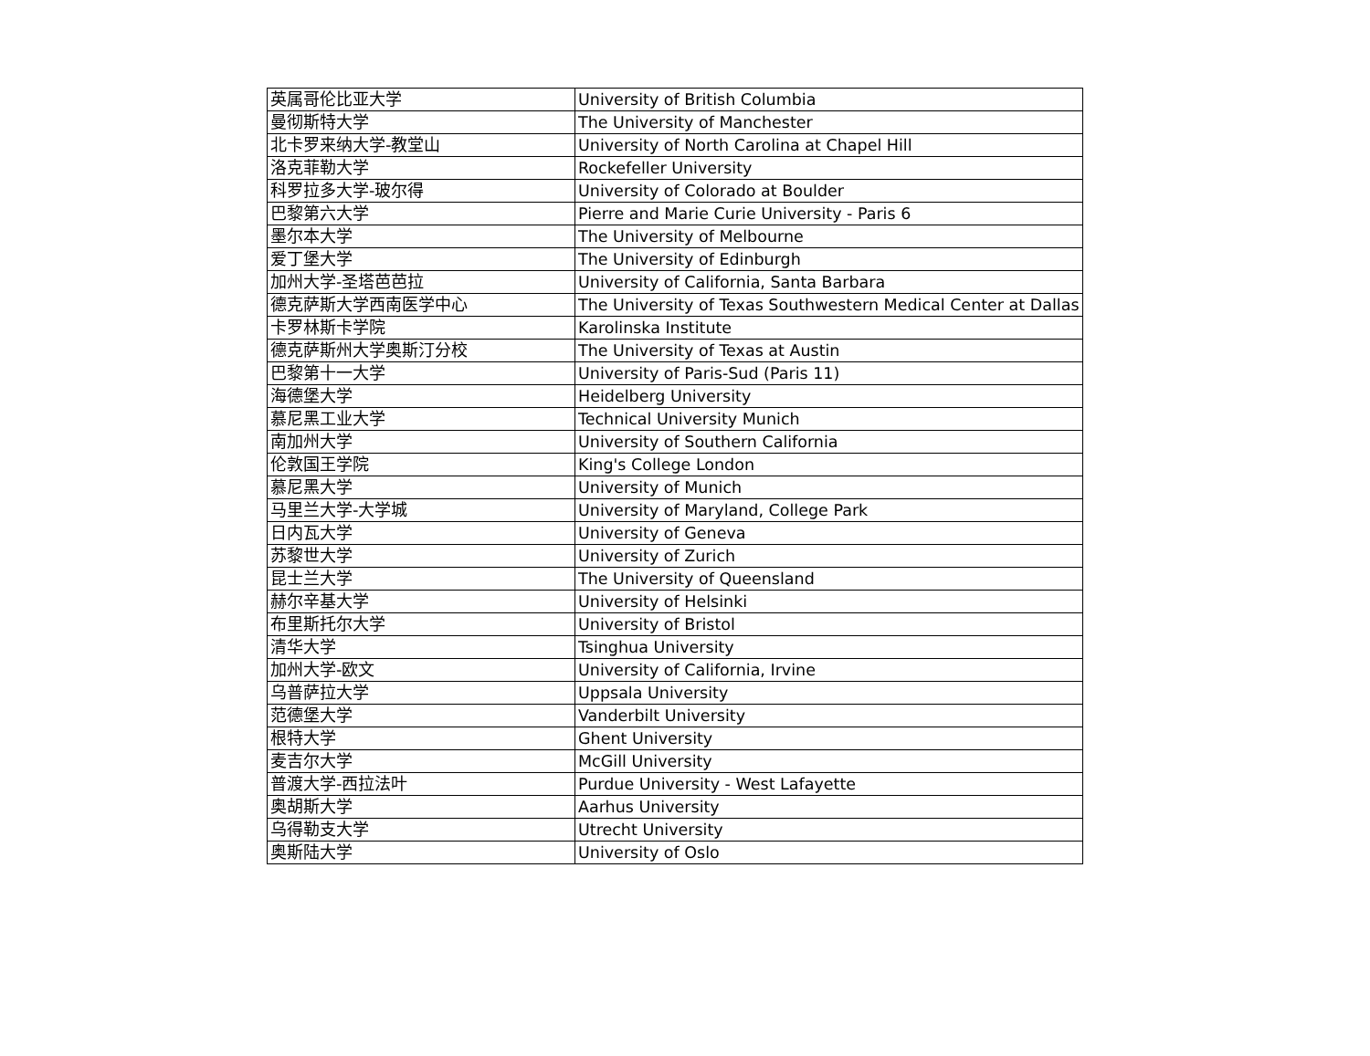| 英属哥伦比亚大学 | University of British Columbia |
| 曼彻斯特大学 | The University of Manchester |
| 北卡罗来纳大学-教堂山 | University of North Carolina at Chapel Hill |
| 洛克菲勒大学 | Rockefeller University |
| 科罗拉多大学-玻尔得 | University of Colorado at Boulder |
| 巴黎第六大学 | Pierre and Marie Curie University - Paris 6 |
| 墨尔本大学 | The University of Melbourne |
| 爱丁堡大学 | The University of Edinburgh |
| 加州大学-圣塔芭芭拉 | University of California, Santa Barbara |
| 德克萨斯大学西南医学中心 | The University of Texas Southwestern Medical Center at Dallas |
| 卡罗林斯卡学院 | Karolinska Institute |
| 德克萨斯州大学奥斯汀分校 | The University of Texas at Austin |
| 巴黎第十一大学 | University of Paris-Sud (Paris 11) |
| 海德堡大学 | Heidelberg University |
| 慕尼黑工业大学 | Technical University Munich |
| 南加州大学 | University of Southern California |
| 伦敦国王学院 | King's College London |
| 慕尼黑大学 | University of Munich |
| 马里兰大学-大学城 | University of Maryland, College Park |
| 日内瓦大学 | University of Geneva |
| 苏黎世大学 | University of Zurich |
| 昆士兰大学 | The University of Queensland |
| 赫尔辛基大学 | University of Helsinki |
| 布里斯托尔大学 | University of Bristol |
| 清华大学 | Tsinghua University |
| 加州大学-欧文 | University of California, Irvine |
| 乌普萨拉大学 | Uppsala University |
| 范德堡大学 | Vanderbilt University |
| 根特大学 | Ghent University |
| 麦吉尔大学 | McGill University |
| 普渡大学-西拉法叶 | Purdue University - West Lafayette |
| 奥胡斯大学 | Aarhus University |
| 乌得勒支大学 | Utrecht University |
| 奥斯陆大学 | University of Oslo |